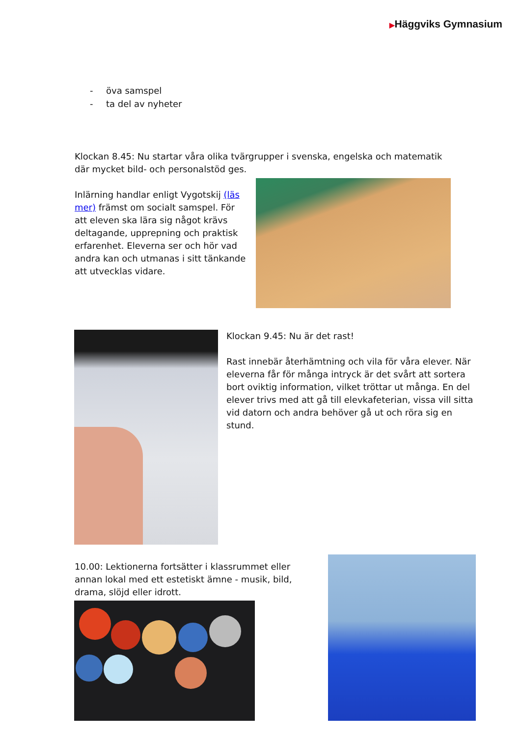▶Häggviks Gymnasium
- öva samspel
- ta del av nyheter
Klockan 8.45: Nu startar våra olika tvärgrupper i svenska, engelska och matematik där mycket bild- och personalstöd ges.
Inlärning handlar enligt Vygotskij (läs mer) främst om socialt samspel. För att eleven ska lära sig något krävs deltagande, upprepning och praktisk erfarenhet. Eleverna ser och hör vad andra kan och utmanas i sitt tänkande att utvecklas vidare.
Klockan 9.45: Nu är det rast!
Rast innebär återhämtning och vila för våra elever. När eleverna får för många intryck är det svårt att sortera bort oviktig information, vilket tröttar ut många. En del elever trivs med att gå till elevkafeterian, vissa vill sitta vid datorn och andra behöver gå ut och röra sig en stund.
10.00: Lektionerna fortsätter i klassrummet eller annan lokal med ett estetiskt ämne - musik, bild, drama, slöjd eller idrott.